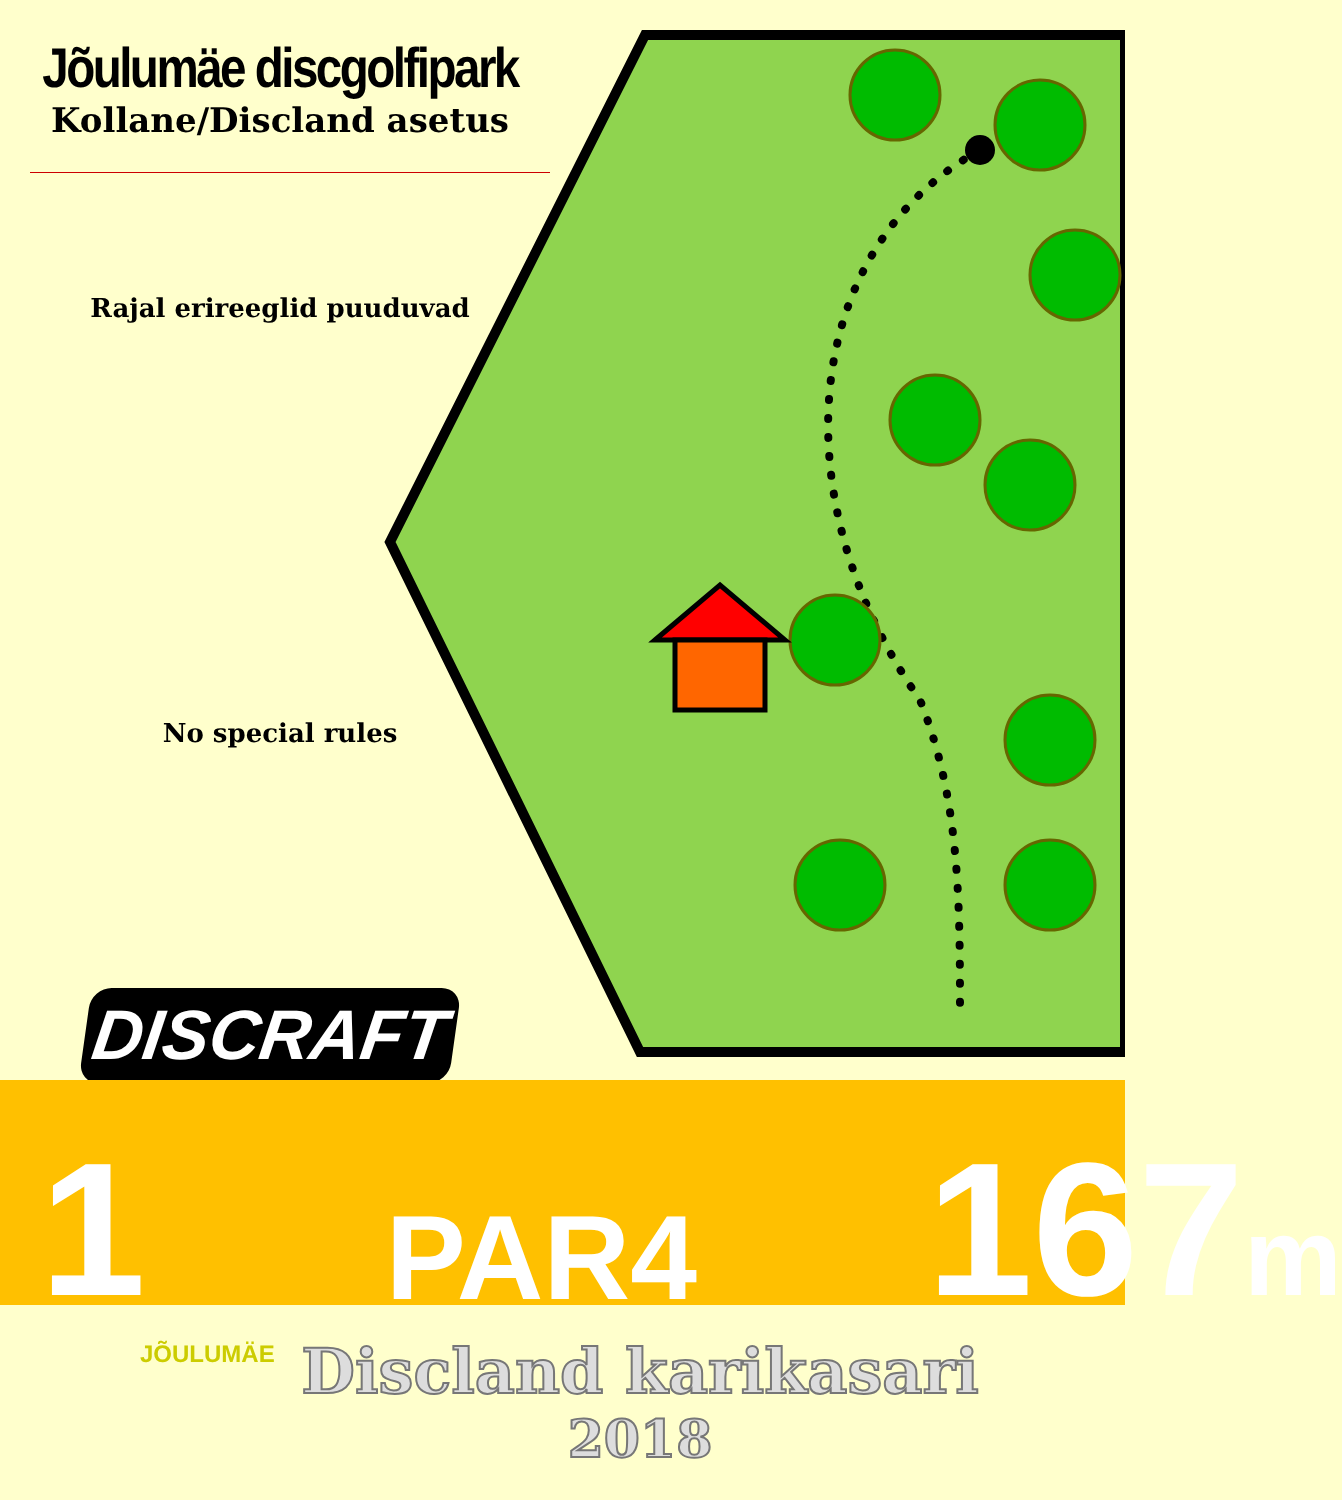Jõulumäe discgolfipark
Kollane/Discland asetus
Rajal erireeglid puuduvad
No special rules
DISCRAFT
1 PAR4 167m
Discland karikasari
2018
JÕULUMÄE